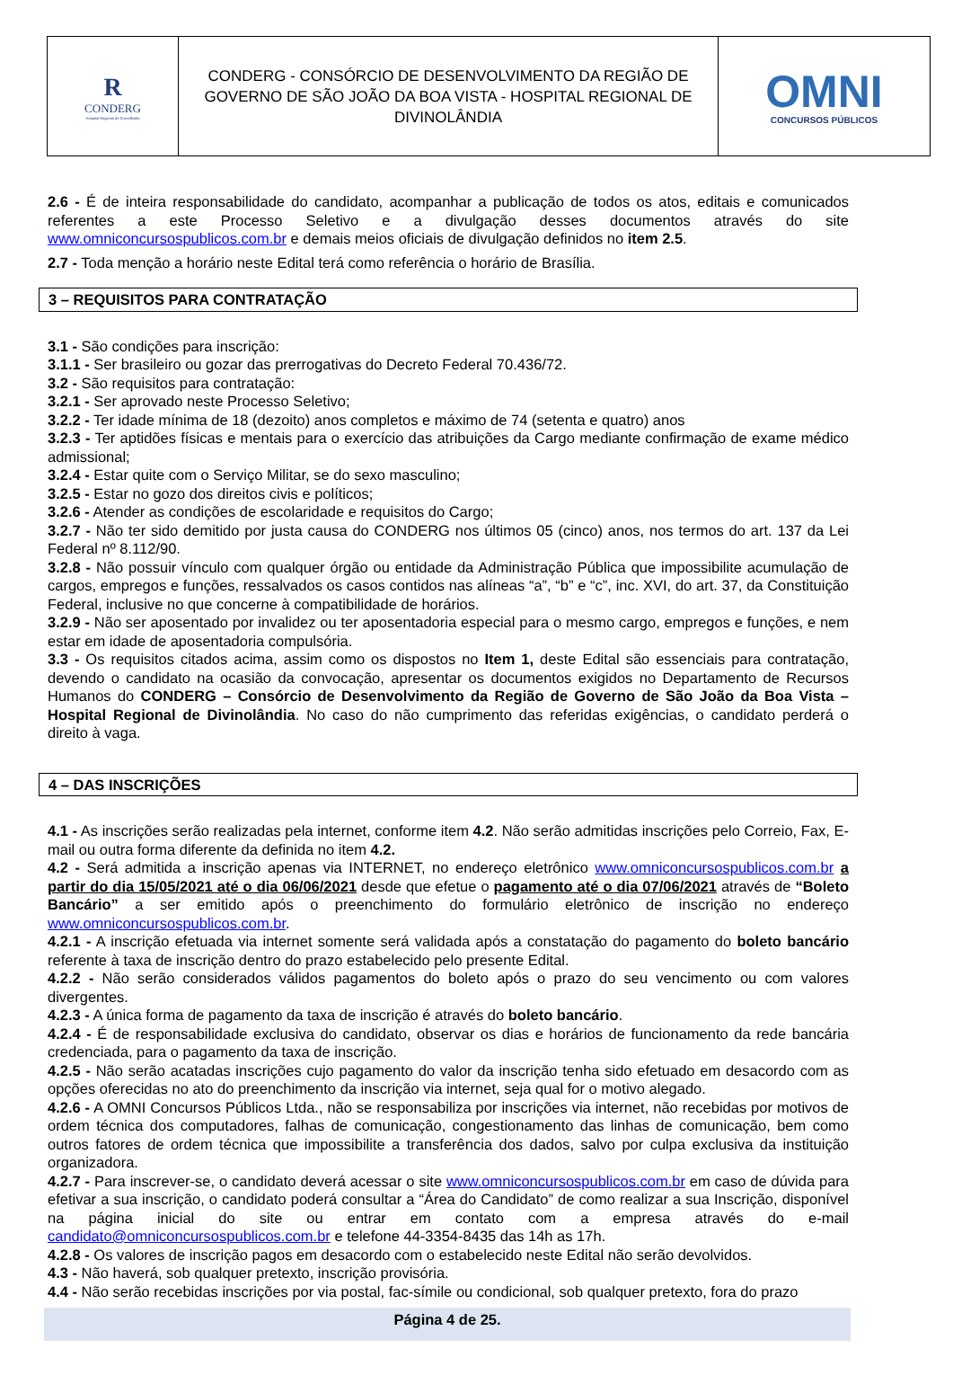| R CONDERG Hospital Regional de Divinolândia | CONDERG - CONSÓRCIO DE DESENVOLVIMENTO DA REGIÃO DE GOVERNO DE SÃO JOÃO DA BOA VISTA - HOSPITAL REGIONAL DE DIVINOLÂNDIA | OMNI CONCURSOS PÚBLICOS |
2.6 - É de inteira responsabilidade do candidato, acompanhar a publicação de todos os atos, editais e comunicados referentes a este Processo Seletivo e a divulgação desses documentos através do site www.omniconcursospublicos.com.br e demais meios oficiais de divulgação definidos no item 2.5.
2.7 - Toda menção a horário neste Edital terá como referência o horário de Brasília.
3 – REQUISITOS PARA CONTRATAÇÃO
3.1 - São condições para inscrição:
3.1.1 - Ser brasileiro ou gozar das prerrogativas do Decreto Federal 70.436/72.
3.2 - São requisitos para contratação:
3.2.1 - Ser aprovado neste Processo Seletivo;
3.2.2 - Ter idade mínima de 18 (dezoito) anos completos e máximo de 74 (setenta e quatro) anos
3.2.3 - Ter aptidões físicas e mentais para o exercício das atribuições da Cargo mediante confirmação de exame médico admissional;
3.2.4 - Estar quite com o Serviço Militar, se do sexo masculino;
3.2.5 - Estar no gozo dos direitos civis e políticos;
3.2.6 - Atender as condições de escolaridade e requisitos do Cargo;
3.2.7 - Não ter sido demitido por justa causa do CONDERG nos últimos 05 (cinco) anos, nos termos do art. 137 da Lei Federal nº 8.112/90.
3.2.8 - Não possuir vínculo com qualquer órgão ou entidade da Administração Pública que impossibilite acumulação de cargos, empregos e funções, ressalvados os casos contidos nas alíneas “a”, “b” e “c”, inc. XVI, do art. 37, da Constituição Federal, inclusive no que concerne à compatibilidade de horários.
3.2.9 - Não ser aposentado por invalidez ou ter aposentadoria especial para o mesmo cargo, empregos e funções, e nem estar em idade de aposentadoria compulsória.
3.3 - Os requisitos citados acima, assim como os dispostos no Item 1, deste Edital são essenciais para contratação, devendo o candidato na ocasião da convocação, apresentar os documentos exigidos no Departamento de Recursos Humanos do CONDERG – Consórcio de Desenvolvimento da Região de Governo de São João da Boa Vista – Hospital Regional de Divinolândia. No caso do não cumprimento das referidas exigências, o candidato perderá o direito à vaga.
4 – DAS INSCRIÇÕES
4.1 - As inscrições serão realizadas pela internet, conforme item 4.2. Não serão admitidas inscrições pelo Correio, Fax, E-mail ou outra forma diferente da definida no item 4.2.
4.2 - Será admitida a inscrição apenas via INTERNET, no endereço eletrônico www.omniconcursospublicos.com.br a partir do dia 15/05/2021 até o dia 06/06/2021 desde que efetue o pagamento até o dia 07/06/2021 através de “Boleto Bancário” a ser emitido após o preenchimento do formulário eletrônico de inscrição no endereço www.omniconcursospublicos.com.br.
4.2.1 - A inscrição efetuada via internet somente será validada após a constatação do pagamento do boleto bancário referente à taxa de inscrição dentro do prazo estabelecido pelo presente Edital.
4.2.2 - Não serão considerados válidos pagamentos do boleto após o prazo do seu vencimento ou com valores divergentes.
4.2.3 - A única forma de pagamento da taxa de inscrição é através do boleto bancário.
4.2.4 - É de responsabilidade exclusiva do candidato, observar os dias e horários de funcionamento da rede bancária credenciada, para o pagamento da taxa de inscrição.
4.2.5 - Não serão acatadas inscrições cujo pagamento do valor da inscrição tenha sido efetuado em desacordo com as opções oferecidas no ato do preenchimento da inscrição via internet, seja qual for o motivo alegado.
4.2.6 - A OMNI Concursos Públicos Ltda., não se responsabiliza por inscrições via internet, não recebidas por motivos de ordem técnica dos computadores, falhas de comunicação, congestionamento das linhas de comunicação, bem como outros fatores de ordem técnica que impossibilite a transferência dos dados, salvo por culpa exclusiva da instituição organizadora.
4.2.7 - Para inscrever-se, o candidato deverá acessar o site www.omniconcursospublicos.com.br em caso de dúvida para efetivar a sua inscrição, o candidato poderá consultar a “Área do Candidato” de como realizar a sua Inscrição, disponível na página inicial do site ou entrar em contato com a empresa através do e-mail candidato@omniconcursospublicos.com.br e telefone 44-3354-8435 das 14h as 17h.
4.2.8 - Os valores de inscrição pagos em desacordo com o estabelecido neste Edital não serão devolvidos.
4.3 - Não haverá, sob qualquer pretexto, inscrição provisória.
4.4 - Não serão recebidas inscrições por via postal, fac-símile ou condicional, sob qualquer pretexto, fora do prazo
Página 4 de 25.